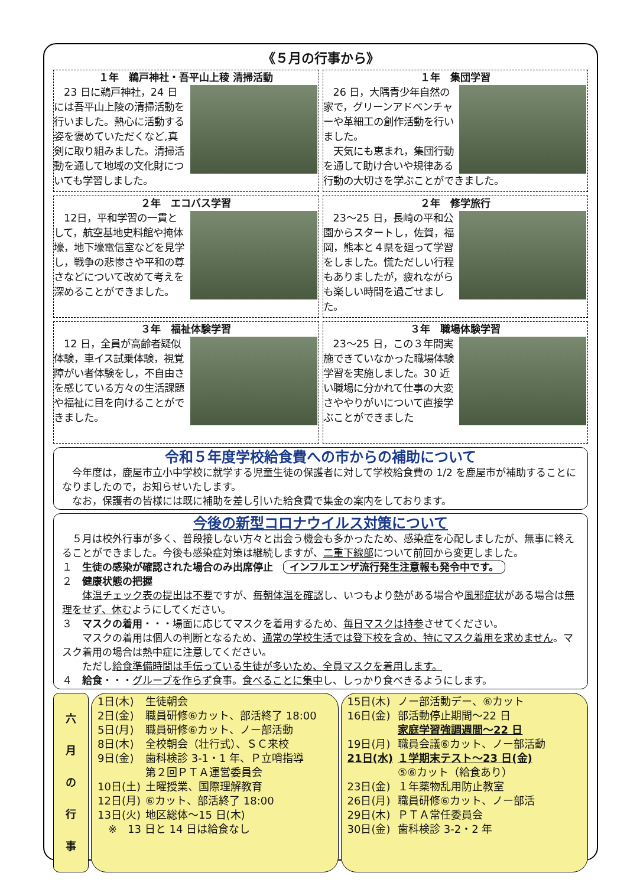《５月の行事から》
１年　鵜戸神社・吾平山上稜 清掃活動
　23 日に鵜戸神社，24 日には吾平山上陵の清掃活動を行いました。熱心に活動する姿を褒めていただくなど,真剣に取り組みました。清掃活動を通して地域の文化財についても学習しました。
１年　集団学習
　26 日，大隅青少年自然の家で，グリーンアドベンチャーや革細工の創作活動を行いました。
　天気にも恵まれ，集団行動を通して助け合いや規律ある行動の大切さを学ぶことができました。
２年　エコバス学習
　12日，平和学習の一貫として，航空基地史料館や掩体壕，地下壕電信室などを見学し，戦争の悲惨さや平和の尊さなどについて改めて考えを深めることができました。
２年　修学旅行
　23～25 日，長崎の平和公園からスタートし，佐賀，福岡，熊本と４県を廻って学習をしました。慌ただしい行程もありましたが，疲れながらも楽しい時間を過ごせました。
３年　福祉体験学習
　12 日，全員が高齢者疑似体験，車イス試乗体験，視覚障がい者体験をし，不自由さを感じている方々の生活課題や福祉に目を向けることができました。
３年　職場体験学習
　23～25 日，この３年間実施できていなかった職場体験学習を実施しました。30 近い職場に分かれて仕事の大変さややりがいについて直接学ぶことができました
令和５年度学校給食費への市からの補助について
　今年度は，鹿屋市立小中学校に就学する児童生徒の保護者に対して学校給食費の 1/2 を鹿屋市が補助することになりましたので，お知らせいたします。
　なお，保護者の皆様には既に補助を差し引いた給食費で集金の案内をしております。
今後の新型コロナウイルス対策について
　５月は校外行事が多く、普段接しない方々と出会う機会も多かったため、感染症を心配しましたが、無事に終えることができました。今後も感染症対策は継続しますが、二重下線部について前回から変更しました。
１　生徒の感染が確認された場合のみ出席停止　インフルエンザ流行発生注意報も発令中です。
２　健康状態の把握
　　体温チェック表の提出は不要ですが、毎朝体温を確認し、いつもより熱がある場合や風邪症状がある場合は無理をせず、休むようにしてください。
３　マスクの着用・・・場面に応じてマスクを着用するため、毎日マスクは持参させてください。
　　マスクの着用は個人の判断となるため、通常の学校生活では登下校を含め、特にマスク着用を求めません。マスク着用の場合は熱中症に注意してください。
　　ただし給食準備時間は手伝っている生徒が多いため、全員マスクを着用します。
４　給食・・・グループを作らず食事。食べることに集中し、しっかり食べきるようにします。
六
月
の
行
事
| 1日(木) | 生徒朝会 |
| 2日(金) | 職員研修⑥カット、部活終了 18:00 |
| 5日(月) | 職員研修⑥カット、ノー部活動 |
| 8日(木) | 全校朝会（壮行式）、ＳＣ来校 |
| 9日(金) | 歯科検診 3-1・1 年、Ｐ立哨指導 第２回ＰＴＡ運営委員会 |
| 10日(土) | 土曜授業、国際理解教育 |
| 12日(月) | ⑥カット、部活終了 18:00 |
| 13日(火) | 地区総体～15 日(木) |
| ※ 13 日と 14 日は給食なし | |
| 15日(木) | ノー部活動デー、⑥カット |
| 16日(金) | 部活動停止期間～22 日 家庭学習強調週間～22 日 |
| 19日(月) | 職員会議⑥カット、ノー部活動 |
| 21日(水) | １学期末テスト～23 日(金) ⑤⑥カット（給食あり） |
| 23日(金) | １年薬物乱用防止教室 |
| 26日(月) | 職員研修⑥カット、ノー部活 |
| 29日(木) | ＰＴＡ常任委員会 |
| 30日(金) | 歯科検診 3-2・2 年 |